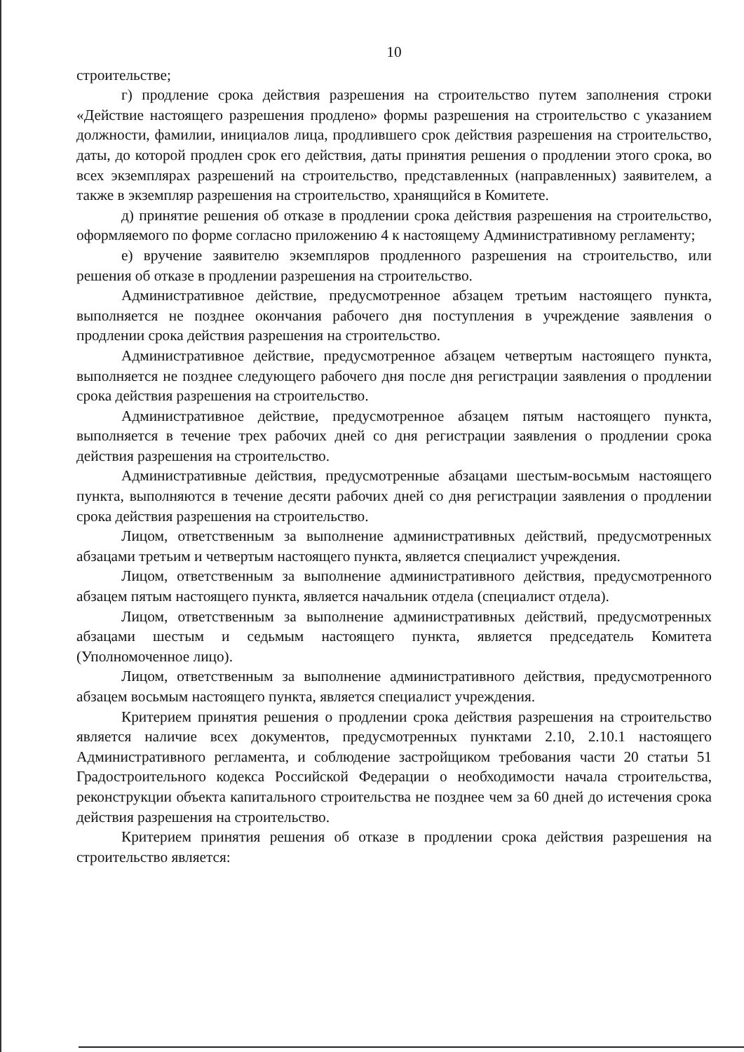10
строительстве;
г) продление срока действия разрешения на строительство путем заполнения строки «Действие настоящего разрешения продлено» формы разрешения на строительство с указанием должности, фамилии, инициалов лица, продлившего срок действия разрешения на строительство, даты, до которой продлен срок его действия, даты принятия решения о продлении этого срока, во всех экземплярах разрешений на строительство, представленных (направленных) заявителем, а также в экземпляр разрешения на строительство, хранящийся в Комитете.
д) принятие решения об отказе в продлении срока действия разрешения на строительство, оформляемого по форме согласно приложению 4 к настоящему Административному регламенту;
е) вручение заявителю экземпляров продленного разрешения на строительство, или решения об отказе в продлении разрешения на строительство.
Административное действие, предусмотренное абзацем третьим настоящего пункта, выполняется не позднее окончания рабочего дня поступления в учреждение заявления о продлении срока действия разрешения на строительство.
Административное действие, предусмотренное абзацем четвертым настоящего пункта, выполняется не позднее следующего рабочего дня после дня регистрации заявления о продлении срока действия разрешения на строительство.
Административное действие, предусмотренное абзацем пятым настоящего пункта, выполняется в течение трех рабочих дней со дня регистрации заявления о продлении срока действия разрешения на строительство.
Административные действия, предусмотренные абзацами шестым-восьмым настоящего пункта, выполняются в течение десяти рабочих дней со дня регистрации заявления о продлении срока действия разрешения на строительство.
Лицом, ответственным за выполнение административных действий, предусмотренных абзацами третьим и четвертым настоящего пункта, является специалист учреждения.
Лицом, ответственным за выполнение административного действия, предусмотренного абзацем пятым настоящего пункта, является начальник отдела (специалист отдела).
Лицом, ответственным за выполнение административных действий, предусмотренных абзацами шестым и седьмым настоящего пункта, является председатель Комитета (Уполномоченное лицо).
Лицом, ответственным за выполнение административного действия, предусмотренного абзацем восьмым настоящего пункта, является специалист учреждения.
Критерием принятия решения о продлении срока действия разрешения на строительство является наличие всех документов, предусмотренных пунктами 2.10, 2.10.1 настоящего Административного регламента, и соблюдение застройщиком требования части 20 статьи 51 Градостроительного кодекса Российской Федерации о необходимости начала строительства, реконструкции объекта капитального строительства не позднее чем за 60 дней до истечения срока действия разрешения на строительство.
Критерием принятия решения об отказе в продлении срока действия разрешения на строительство является: